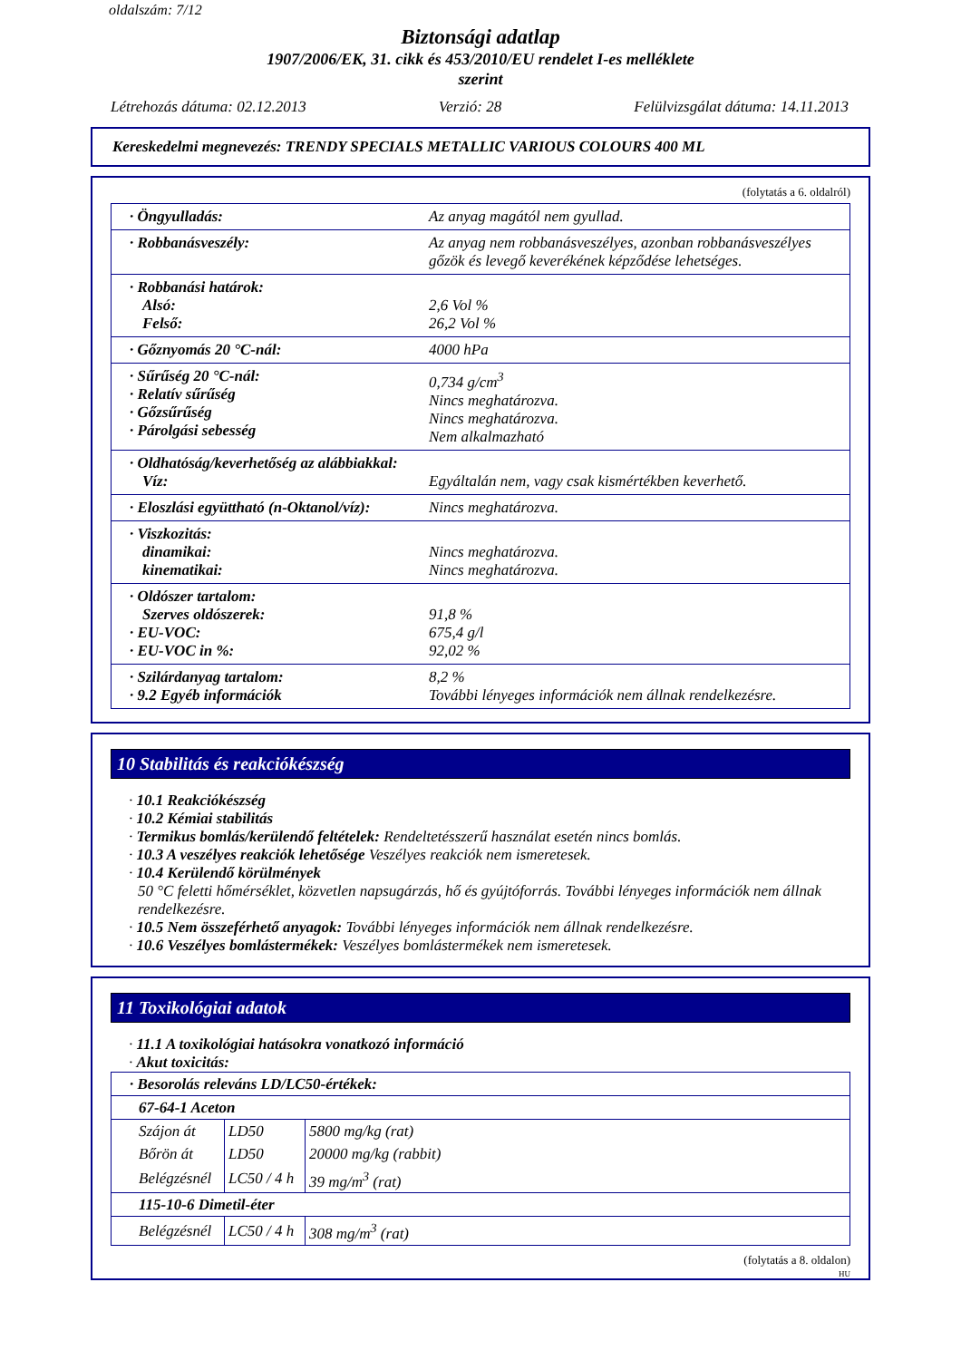oldalszám: 7/12
Biztonsági adatlap
1907/2006/EK, 31. cikk és 453/2010/EU rendelet I-es melléklete
szerint
Létrehozás dátuma: 02.12.2013 Verzió: 28 Felülvizsgálat dátuma: 14.11.2013
Kereskedelmi megnevezés: TRENDY SPECIALS METALLIC VARIOUS COLOURS 400 ML
(folytatás a 6. oldalról)
| · Öngyulladás: | Az anyag magától nem gyullad. |
| · Robbanásveszély: | Az anyag nem robbanásveszélyes, azonban robbanásveszélyes gőzök és levegő keverékének képződése lehetséges. |
| · Robbanási határok: Alsó: Felső: | 2,6 Vol % 26,2 Vol % |
| · Gőznyomás 20 °C-nál: | 4000 hPa |
| · Sűrűség 20 °C-nál: · Relatív sűrűség · Gőzsűrűség · Párolgási sebesség | 0,734 g/cm<sup>3</sup> Nincs meghatározva. Nincs meghatározva. Nem alkalmazható |
| · Oldhatóság/keverhetőség az alábbiakkal: Víz: | Egyáltalán nem, vagy csak kismértékben keverhető. |
| · Eloszlási együttható (n-Oktanol/víz): | Nincs meghatározva. |
| · Viszkozitás: dinamikai: kinematikai: | Nincs meghatározva. Nincs meghatározva. |
| · Oldószer tartalom: Szerves oldószerek: · EU-VOC: · EU-VOC in %: | 91,8 % 675,4 g/l 92,02 % |
| · Szilárdanyag tartalom: · 9.2 Egyéb információk | 8,2 % További lényeges információk nem állnak rendelkezésre. |
10 Stabilitás és reakciókészség
· 10.1 Reakciókészség
· 10.2 Kémiai stabilitás
· Termikus bomlás/kerülendő feltételek: Rendeltetésszerű használat esetén nincs bomlás.
· 10.3 A veszélyes reakciók lehetősége Veszélyes reakciók nem ismeretesek.
· 10.4 Kerülendő körülmények
50 °C feletti hőmérséklet, közvetlen napsugárzás, hő és gyújtóforrás. További lényeges információk nem állnak rendelkezésre.
· 10.5 Nem összeférhető anyagok: További lényeges információk nem állnak rendelkezésre.
· 10.6 Veszélyes bomlástermékek: Veszélyes bomlástermékek nem ismeretesek.
11 Toxikológiai adatok
· 11.1 A toxikológiai hatásokra vonatkozó információ
· Akut toxicitás:
| · Besorolás releváns LD/LC50-értékek: | | |
| 67-64-1 Aceton | | |
| Szájon át | LD50 | 5800 mg/kg (rat) |
| Bőrön át | LD50 | 20000 mg/kg (rabbit) |
| Belégzésnél | LC50 / 4 h | 39 mg/m<sup>3</sup> (rat) |
| 115-10-6 Dimetil-éter | | |
| Belégzésnél | LC50 / 4 h | 308 mg/m<sup>3</sup> (rat) |
(folytatás a 8. oldalon)
HU